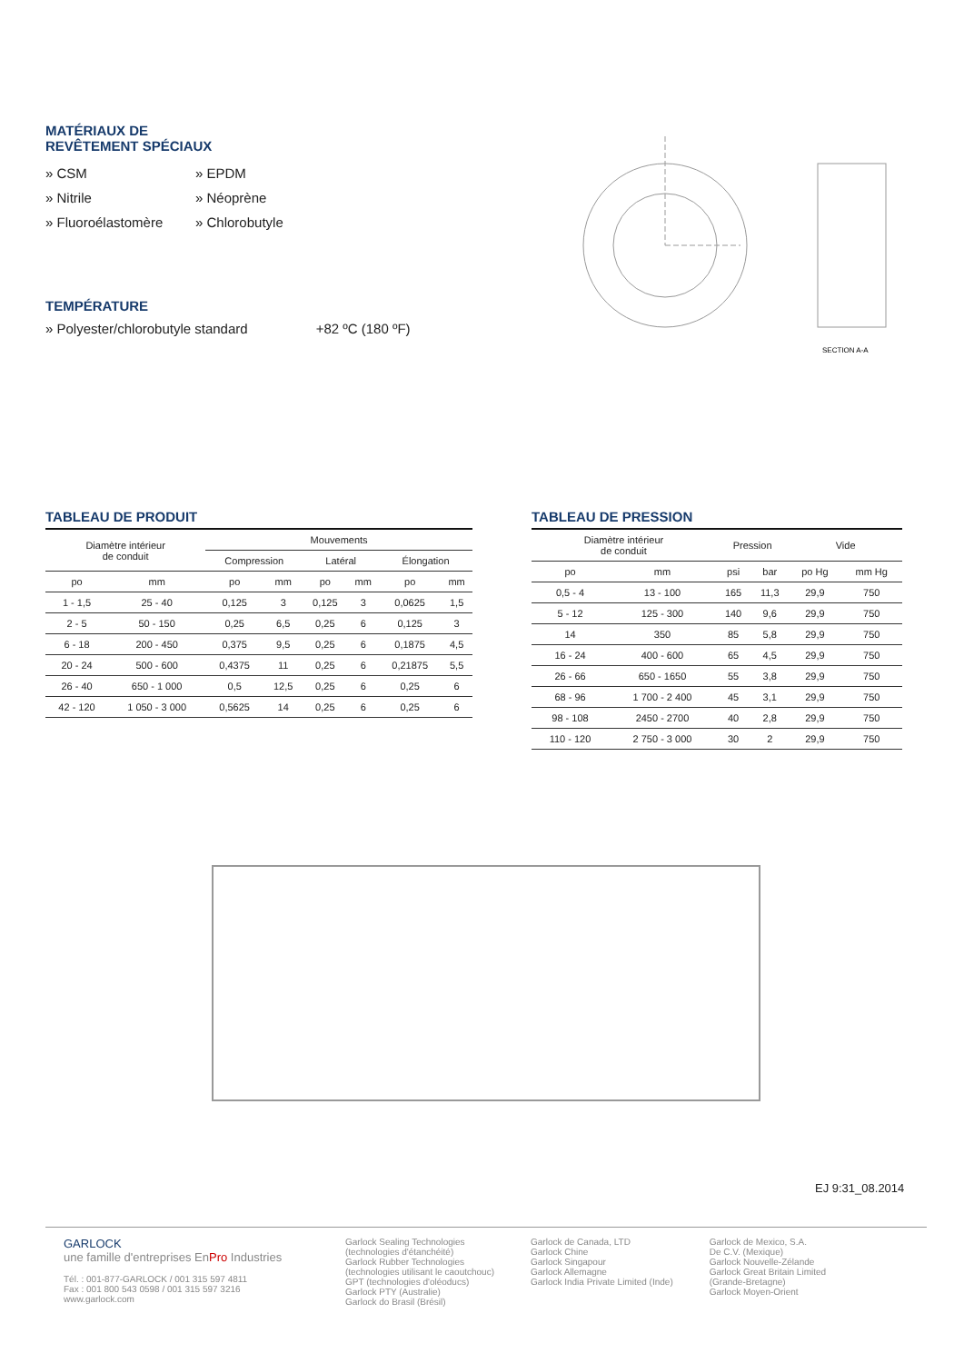MATÉRIAUX DE
REVÊTEMENT SPÉCIAUX
» CSM
» EPDM
» Nitrile
» Néoprène
» Fluoroélastomère
» Chlorobutyle
TEMPÉRATURE
» Polyester/chlorobutyle standard +82 ºC (180 ºF)
SECTION A-A
TABLEAU DE PRODUIT
| Diamètre intérieur de conduit | | Mouvements | | | | | |
| --- | --- | --- | --- | --- | --- | --- | --- |
| | | Compression | | Latéral | | Élongation | |
| po | mm | po | mm | po | mm | po | mm |
| 1 - 1,5 | 25 - 40 | 0,125 | 3 | 0,125 | 3 | 0,0625 | 1,5 |
| 2 - 5 | 50 - 150 | 0,25 | 6,5 | 0,25 | 6 | 0,125 | 3 |
| 6 - 18 | 200 - 450 | 0,375 | 9,5 | 0,25 | 6 | 0,1875 | 4,5 |
| 20 - 24 | 500 - 600 | 0,4375 | 11 | 0,25 | 6 | 0,21875 | 5,5 |
| 26 - 40 | 650 - 1 000 | 0,5 | 12,5 | 0,25 | 6 | 0,25 | 6 |
| 42 - 120 | 1 050 - 3 000 | 0,5625 | 14 | 0,25 | 6 | 0,25 | 6 |
TABLEAU DE PRESSION
| Diamètre intérieur de conduit | | Pression | | Vide | |
| --- | --- | --- | --- | --- | --- |
| po | mm | psi | bar | po Hg | mm Hg |
| 0,5 - 4 | 13 - 100 | 165 | 11,3 | 29,9 | 750 |
| 5 - 12 | 125 - 300 | 140 | 9,6 | 29,9 | 750 |
| 14 | 350 | 85 | 5,8 | 29,9 | 750 |
| 16 - 24 | 400 - 600 | 65 | 4,5 | 29,9 | 750 |
| 26 - 66 | 650 - 1650 | 55 | 3,8 | 29,9 | 750 |
| 68 - 96 | 1 700 - 2 400 | 45 | 3,1 | 29,9 | 750 |
| 98 - 108 | 2450 - 2700 | 40 | 2,8 | 29,9 | 750 |
| 110 - 120 | 2 750 - 3 000 | 30 | 2 | 29,9 | 750 |
EJ 9:31_08.2014
GARLOCK
une famille d'entreprises EnPro Industries
Tél. : 001-877-GARLOCK / 001 315 597 4811
Fax : 001 800 543 0598 / 001 315 597 3216
www.garlock.com
Garlock Sealing Technologies
(technologies d'étanchéité)
Garlock Rubber Technologies
(technologies utilisant le caoutchouc)
GPT (technologies d'oléoducs)
Garlock PTY (Australie)
Garlock do Brasil (Brésil)
Garlock de Canada, LTD
Garlock Chine
Garlock Singapour
Garlock Allemagne
Garlock India Private Limited (Inde)
Garlock de Mexico, S.A.
De C.V. (Mexique)
Garlock Nouvelle-Zélande
Garlock Great Britain Limited
(Grande-Bretagne)
Garlock Moyen-Orient